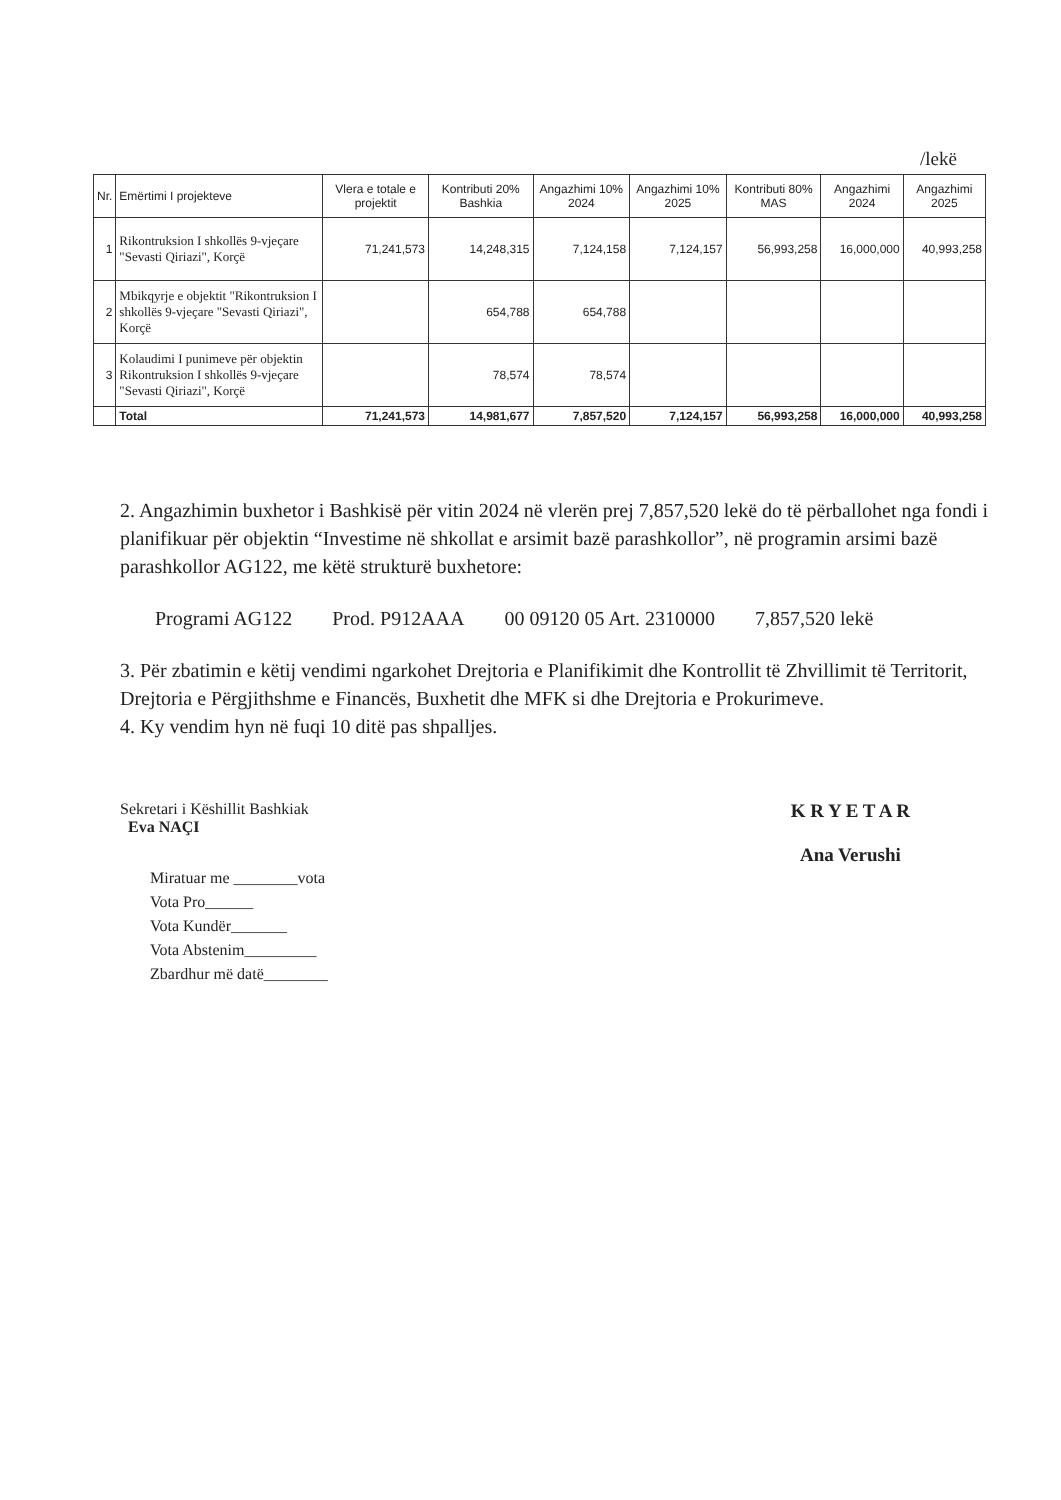/lekë
| Nr. | Emërtimi I projekteve | Vlera e totale e projektit | Kontributi 20% Bashkia | Angazhimi 10% 2024 | Angazhimi 10% 2025 | Kontributi 80% MAS | Angazhimi 2024 | Angazhimi 2025 |
| --- | --- | --- | --- | --- | --- | --- | --- | --- |
| 1 | Rikontruksion I shkollës 9-vjeçare "Sevasti Qiriazi", Korçë | 71,241,573 | 14,248,315 | 7,124,158 | 7,124,157 | 56,993,258 | 16,000,000 | 40,993,258 |
| 2 | Mbikqyrje e objektit "Rikontruksion I shkollës 9-vjeçare "Sevasti Qiriazi", Korçë | | 654,788 | 654,788 | | | | |
| 3 | Kolaudimi I punimeve për objektin Rikontruksion I shkollës 9-vjeçare "Sevasti Qiriazi", Korçë | | 78,574 | 78,574 | | | | |
| | Total | 71,241,573 | 14,981,677 | 7,857,520 | 7,124,157 | 56,993,258 | 16,000,000 | 40,993,258 |
2. Angazhimin buxhetor i Bashkisë për vitin 2024 në vlerën prej 7,857,520 lekë do të përballohet nga fondi i planifikuar për objektin “Investime në shkollat e arsimit bazë parashkollor”, në programin arsimi bazë parashkollor AG122, me këtë strukturë buxhetore:
Programi AG122 Prod. P912AAA 00 09120 05 Art. 2310000 7,857,520 lekë
3. Për zbatimin e këtij vendimi ngarkohet Drejtoria e Planifikimit dhe Kontrollit të Zhvillimit të Territorit, Drejtoria e Përgjithshme e Financës, Buxhetit dhe MFK si dhe Drejtoria e Prokurimeve.
4. Ky vendim hyn në fuqi 10 ditë pas shpalljes.
Sekretari i Këshillit Bashkiak
Eva NAÇI
Miratuar me ________vota
Vota Pro______
Vota Kundër_______
Vota Abstenim_________
Zbardhur më datë________
K R Y E T A R
Ana Verushi